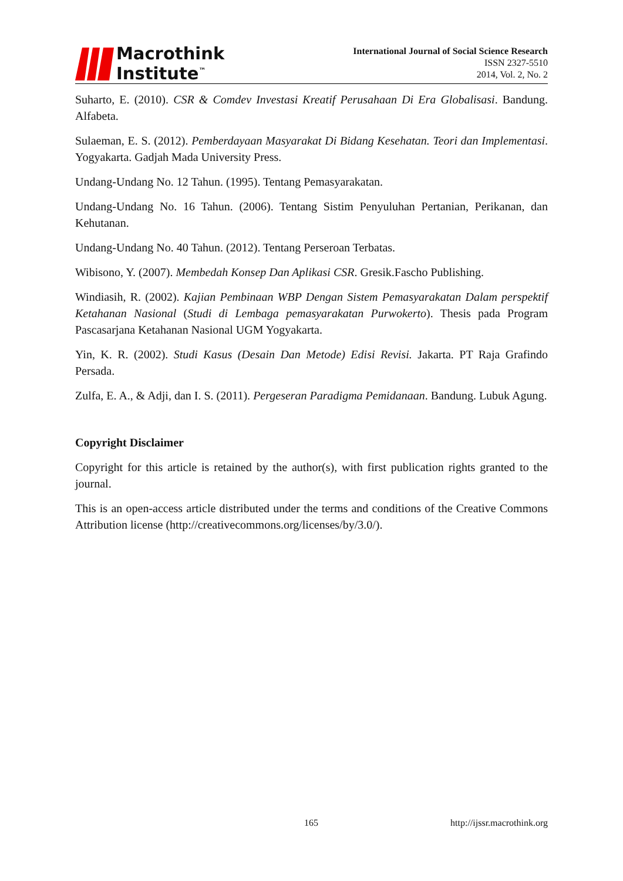Macrothink
Institute<sup>™</sup>
International Journal of Social Science Research
ISSN 2327-5510
2014, Vol. 2, No. 2
Suharto, E. (2010). CSR & Comdev Investasi Kreatif Perusahaan Di Era Globalisasi. Bandung. Alfabeta.
Sulaeman, E. S. (2012). Pemberdayaan Masyarakat Di Bidang Kesehatan. Teori dan Implementasi. Yogyakarta. Gadjah Mada University Press.
Undang-Undang No. 12 Tahun. (1995). Tentang Pemasyarakatan.
Undang-Undang No. 16 Tahun. (2006). Tentang Sistim Penyuluhan Pertanian, Perikanan, dan Kehutanan.
Undang-Undang No. 40 Tahun. (2012). Tentang Perseroan Terbatas.
Wibisono, Y. (2007). Membedah Konsep Dan Aplikasi CSR. Gresik.Fascho Publishing.
Windiasih, R. (2002). Kajian Pembinaan WBP Dengan Sistem Pemasyarakatan Dalam perspektif Ketahanan Nasional (Studi di Lembaga pemasyarakatan Purwokerto). Thesis pada Program Pascasarjana Ketahanan Nasional UGM Yogyakarta.
Yin, K. R. (2002). Studi Kasus (Desain Dan Metode) Edisi Revisi. Jakarta. PT Raja Grafindo Persada.
Zulfa, E. A., & Adji, dan I. S. (2011). Pergeseran Paradigma Pemidanaan. Bandung. Lubuk Agung.
Copyright Disclaimer
Copyright for this article is retained by the author(s), with first publication rights granted to the journal.
This is an open-access article distributed under the terms and conditions of the Creative Commons Attribution license (http://creativecommons.org/licenses/by/3.0/).
165 http://ijssr.macrothink.org